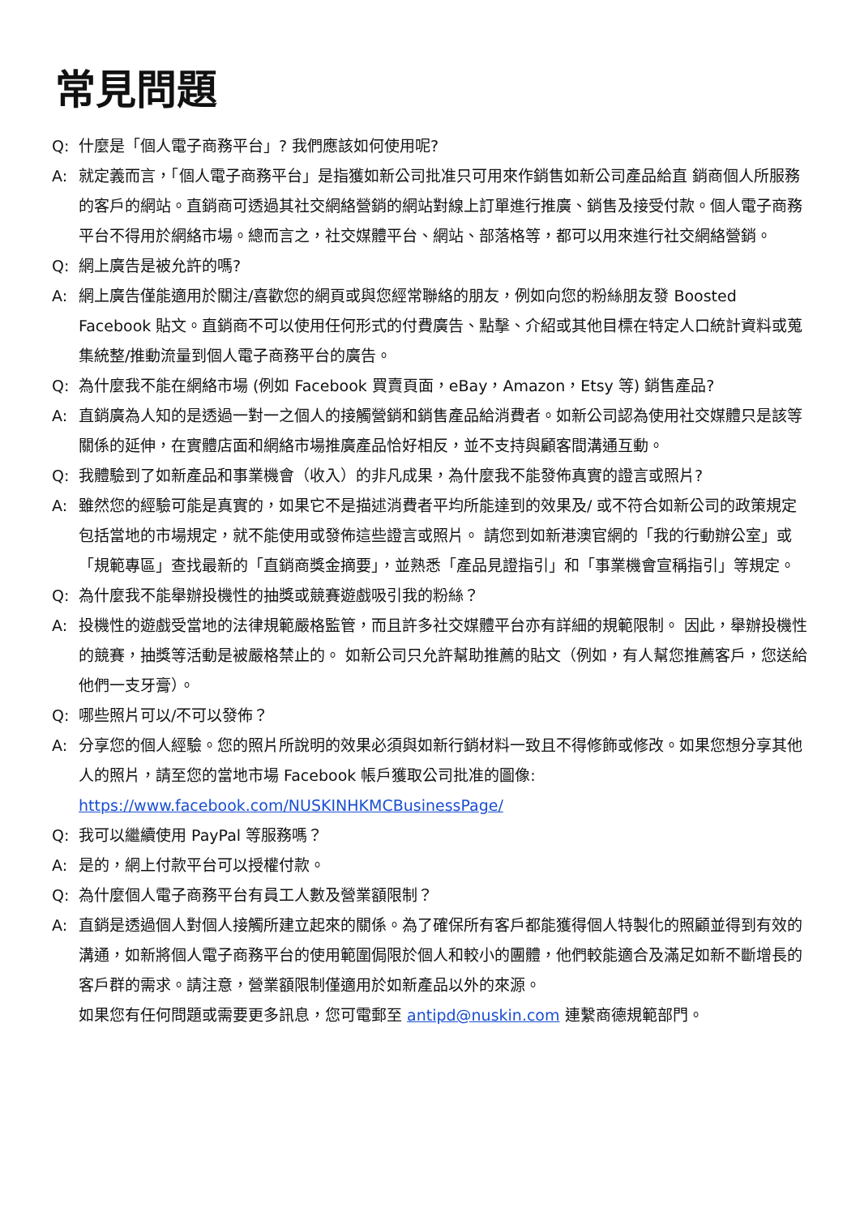常見問題
Q: 什麼是「個人電子商務平台」? 我們應該如何使用呢?
A: 就定義而言，「個人電子商務平台」是指獲如新公司批准只可用來作銷售如新公司產品給直 銷商個人所服務的客戶的網站。直銷商可透過其社交網絡營銷的網站對線上訂單進行推廣、銷售及接受付款。個人電子商務平台不得用於網絡市場。總而言之，社交媒體平台、網站、部落格等，都可以用來進行社交網絡營銷。
Q: 網上廣告是被允許的嗎?
A: 網上廣告僅能適用於關注/喜歡您的網頁或與您經常聯絡的朋友，例如向您的粉絲朋友發 Boosted Facebook 貼文。直銷商不可以使用任何形式的付費廣告、點擊、介紹或其他目標在特定人口統計資料或蒐集統整/推動流量到個人電子商務平台的廣告。
Q: 為什麼我不能在網絡市場 (例如 Facebook 買賣頁面，eBay，Amazon，Etsy 等) 銷售產品?
A: 直銷廣為人知的是透過一對一之個人的接觸營銷和銷售產品給消費者。如新公司認為使用社交媒體只是該等關係的延伸，在實體店面和網絡市場推廣產品恰好相反，並不支持與顧客間溝通互動。
Q: 我體驗到了如新產品和事業機會（收入）的非凡成果，為什麼我不能發佈真實的證言或照片?
A: 雖然您的經驗可能是真實的，如果它不是描述消費者平均所能達到的效果及/ 或不符合如新公司的政策規定包括當地的市場規定，就不能使用或發佈這些證言或照片。 請您到如新港澳官網的「我的行動辦公室」或「規範專區」查找最新的「直銷商獎金摘要」，並熟悉「產品見證指引」和「事業機會宣稱指引」等規定。
Q: 為什麼我不能舉辦投機性的抽獎或競賽遊戲吸引我的粉絲？
A: 投機性的遊戲受當地的法律規範嚴格監管，而且許多社交媒體平台亦有詳細的規範限制。 因此，舉辦投機性的競賽，抽獎等活動是被嚴格禁止的。 如新公司只允許幫助推薦的貼文（例如，有人幫您推薦客戶，您送給他們一支牙膏）。
Q: 哪些照片可以/不可以發佈？
A: 分享您的個人經驗。您的照片所說明的效果必須與如新行銷材料一致且不得修飾或修改。如果您想分享其他人的照片，請至您的當地市場 Facebook 帳戶獲取公司批准的圖像:
https://www.facebook.com/NUSKINHKMCBusinessPage/
Q: 我可以繼續使用 PayPal 等服務嗎？
A: 是的，網上付款平台可以授權付款。
Q: 為什麼個人電子商務平台有員工人數及營業額限制？
A: 直銷是透過個人對個人接觸所建立起來的關係。為了確保所有客戶都能獲得個人特製化的照顧並得到有效的溝通，如新將個人電子商務平台的使用範圍侷限於個人和較小的團體，他們較能適合及滿足如新不斷增長的客戶群的需求。請注意，營業額限制僅適用於如新產品以外的來源。
如果您有任何問題或需要更多訊息，您可電郵至 antipd@nuskin.com 連繫商德規範部門。